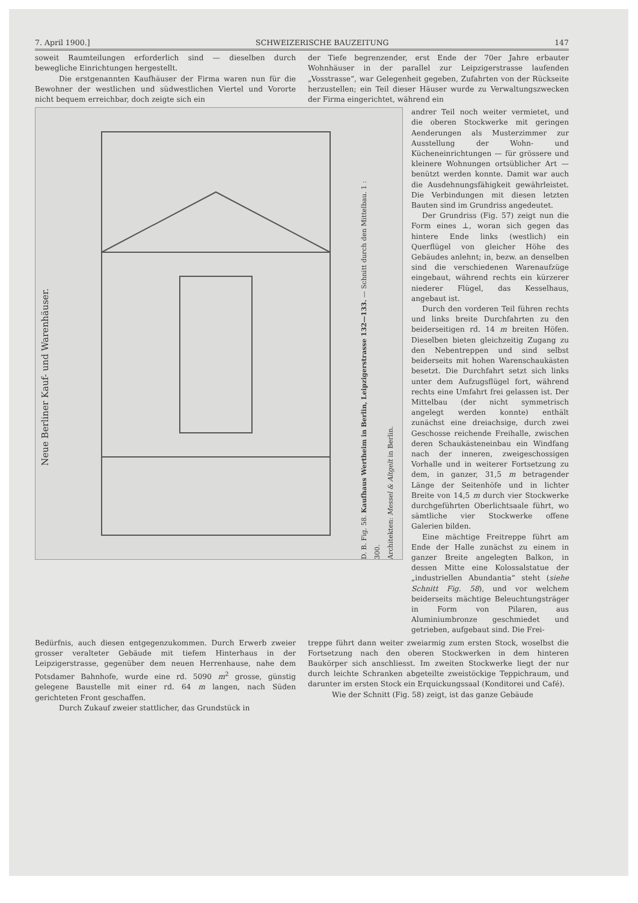7. April 1900.] SCHWEIZERISCHE BAUZEITUNG 147
soweit Raumteilungen erforderlich sind — dieselben durch bewegliche Einrichtungen hergestellt.
Die erstgenannten Kaufhäuser der Firma waren nun für die Bewohner der westlichen und südwestlichen Viertel und Vororte nicht bequem erreichbar, doch zeigte sich ein
der Tiefe begrenzender, erst Ende der 70er Jahre erbauter Wohnhäuser in der parallel zur Leipzigerstrasse laufenden „Vosstrasse“, war Gelegenheit gegeben, Zufahrten von der Rückseite herzustellen; ein Teil dieser Häuser wurde zu Verwaltungszwecken der Firma eingerichtet, während ein
Neue Berliner Kauf- und Warenhäuser.
D. B. Fig. 58. Kaufhaus Wertheim in Berlin, Leipzigerstrasse 132—133. — Schnitt durch den Mittelbau. 1 : 300.
Architekten: Messel & Altgelt in Berlin.
andrer Teil noch weiter vermietet, und die oberen Stockwerke mit geringen Aenderungen als Musterzimmer zur Ausstellung der Wohn- und Kücheneinrichtungen — für grössere und kleinere Wohnungen ortsüblicher Art — benützt werden konnte. Damit war auch die Ausdehnungsfähigkeit gewährleistet. Die Verbindungen mit diesen letzten Bauten sind im Grundriss angedeutet.
Der Grundriss (Fig. 57) zeigt nun die Form eines ⊥, woran sich gegen das hintere Ende links (westlich) ein Querflügel von gleicher Höhe des Gebäudes anlehnt; in, bezw. an denselben sind die verschiedenen Warenaufzüge eingebaut, während rechts ein kürzerer niederer Flügel, das Kesselhaus, angebaut ist.
Durch den vorderen Teil führen rechts und links breite Durchfahrten zu den beiderseitigen rd. 14 m breiten Höfen. Dieselben bieten gleichzeitig Zugang zu den Nebentreppen und sind selbst beiderseits mit hohen Warenschaukästen besetzt. Die Durchfahrt setzt sich links unter dem Aufzugsflügel fort, während rechts eine Umfahrt frei gelassen ist. Der Mittelbau (der nicht symmetrisch angelegt werden konnte) enthält zunächst eine dreiachsige, durch zwei Geschosse reichende Freihalle, zwischen deren Schaukästeneinbau ein Windfang nach der inneren, zweigeschossigen Vorhalle und in weiterer Fortsetzung zu dem, in ganzer, 31,5 m betragender Länge der Seitenhöfe und in lichter Breite von 14,5 m durch vier Stockwerke durchgeführten Oberlichtsaale führt, wo sämtliche vier Stockwerke offene Galerien bilden.
Eine mächtige Freitreppe führt am Ende der Halle zunächst zu einem in ganzer Breite angelegten Balkon, in dessen Mitte eine Kolossalstatue der „industriellen Abundantia“ steht (siehe Schnitt Fig. 58), und vor welchem beiderseits mächtige Beleuchtungsträger in Form von Pilaren, aus Aluminiumbronze geschmiedet und getrieben, aufgebaut sind. Die Frei-
Bedürfnis, auch diesen entgegenzukommen. Durch Erwerb zweier grosser veralteter Gebäude mit tiefem Hinterhaus in der Leipzigerstrasse, gegenüber dem neuen Herrenhause, nahe dem Potsdamer Bahnhofe, wurde eine rd. 5090 m<sup>2</sup> grosse, günstig gelegene Baustelle mit einer rd. 64 m langen, nach Süden gerichteten Front geschaffen.
Durch Zukauf zweier stattlicher, das Grundstück in
treppe führt dann weiter zweiarmig zum ersten Stock, woselbst die Fortsetzung nach den oberen Stockwerken in dem hinteren Baukörper sich anschliesst. Im zweiten Stockwerke liegt der nur durch leichte Schranken abgeteilte zweistöckige Teppichraum, und darunter im ersten Stock ein Erquickungssaal (Konditorei und Café).
Wie der Schnitt (Fig. 58) zeigt, ist das ganze Gebäude